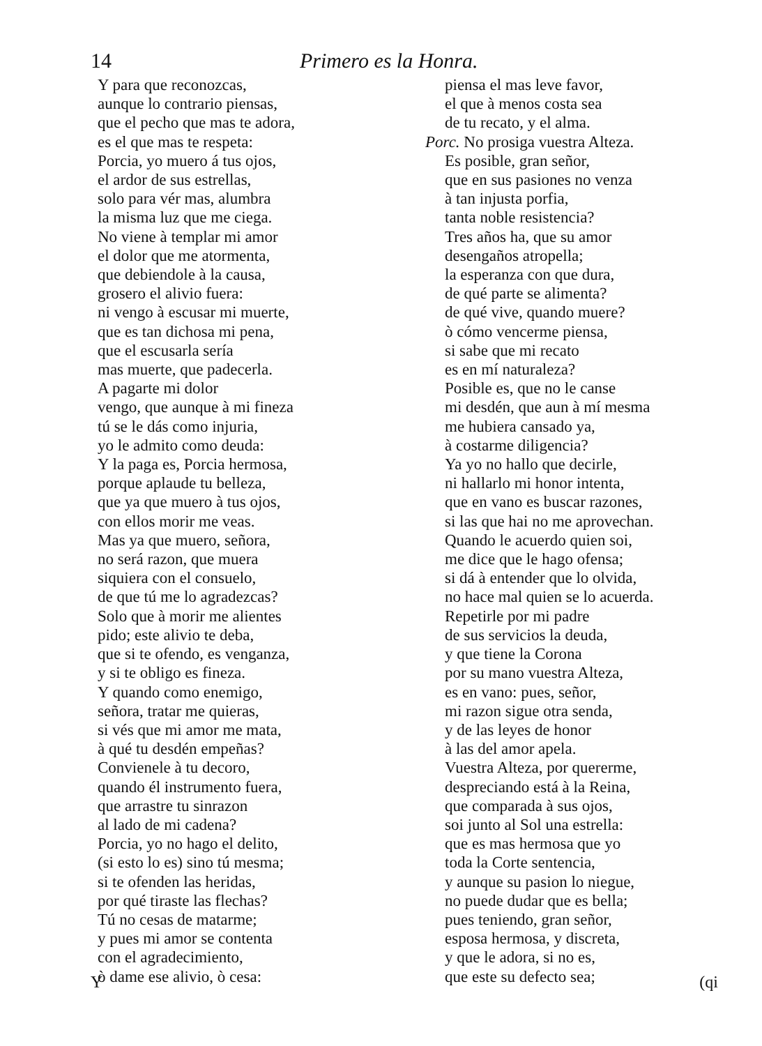14 Primero es la Honra.
Y para que reconozcas,
aunque lo contrario piensas,
que el pecho que mas te adora,
es el que mas te respeta:
Porcia, yo muero á tus ojos,
el ardor de sus estrellas,
solo para vér mas, alumbra
la misma luz que me ciega.
No viene à templar mi amor
el dolor que me atormenta,
que debiendole à la causa,
grosero el alivio fuera:
ni vengo à escusar mi muerte,
que es tan dichosa mi pena,
que el escusarla sería
mas muerte, que padecerla.
A pagarte mi dolor
vengo, que aunque à mi fineza
tú se le dás como injuria,
yo le admito como deuda:
Y la paga es, Porcia hermosa,
porque aplaude tu belleza,
que ya que muero à tus ojos,
con ellos morir me veas.
Mas ya que muero, señora,
no será razon, que muera
siquiera con el consuelo,
de que tú me lo agradezcas?
Solo que à morir me alientes
pido; este alivio te deba,
que si te ofendo, es venganza,
y si te obligo es fineza.
Y quando como enemigo,
señora, tratar me quieras,
si vés que mi amor me mata,
à qué tu desdén empeñas?
Convienele à tu decoro,
quando él instrumento fuera,
que arrastre tu sinrazon
al lado de mi cadena?
Porcia, yo no hago el delito,
(si esto lo es) sino tú mesma;
si te ofenden las heridas,
por qué tiraste las flechas?
Tú no cesas de matarme;
y pues mi amor se contenta
con el agradecimiento,
ò dame ese alivio, ò cesa:
piensa el mas leve favor,
el que à menos costa sea
de tu recato, y el alma.
Porc. No prosiga vuestra Alteza.
Es posible, gran señor,
que en sus pasiones no venza
à tan injusta porfia,
tanta noble resistencia?
Tres años ha, que su amor
desengaños atropella;
la esperanza con que dura,
de qué parte se alimenta?
de qué vive, quando muere?
ò cómo vencerme piensa,
si sabe que mi recato
es en mí naturaleza?
Posible es, que no le canse
mi desdén, que aun à mí mesma
me hubiera cansado ya,
à costarme diligencia?
Ya yo no hallo que decirle,
ni hallarlo mi honor intenta,
que en vano es buscar razones,
si las que hai no me aprovechan.
Quando le acuerdo quien soi,
me dice que le hago ofensa;
si dá à entender que lo olvida,
no hace mal quien se lo acuerda.
Repetirle por mi padre
de sus servicios la deuda,
y que tiene la Corona
por su mano vuestra Alteza,
es en vano: pues, señor,
mi razon sigue otra senda,
y de las leyes de honor
à las del amor apela.
Vuestra Alteza, por quererme,
despreciando está à la Reina,
que comparada à sus ojos,
soi junto al Sol una estrella:
que es mas hermosa que yo
toda la Corte sentencia,
y aunque su pasion lo niegue,
no puede dudar que es bella;
pues teniendo, gran señor,
esposa hermosa, y discreta,
y que le adora, si no es,
que este su defecto sea;
Y (qi